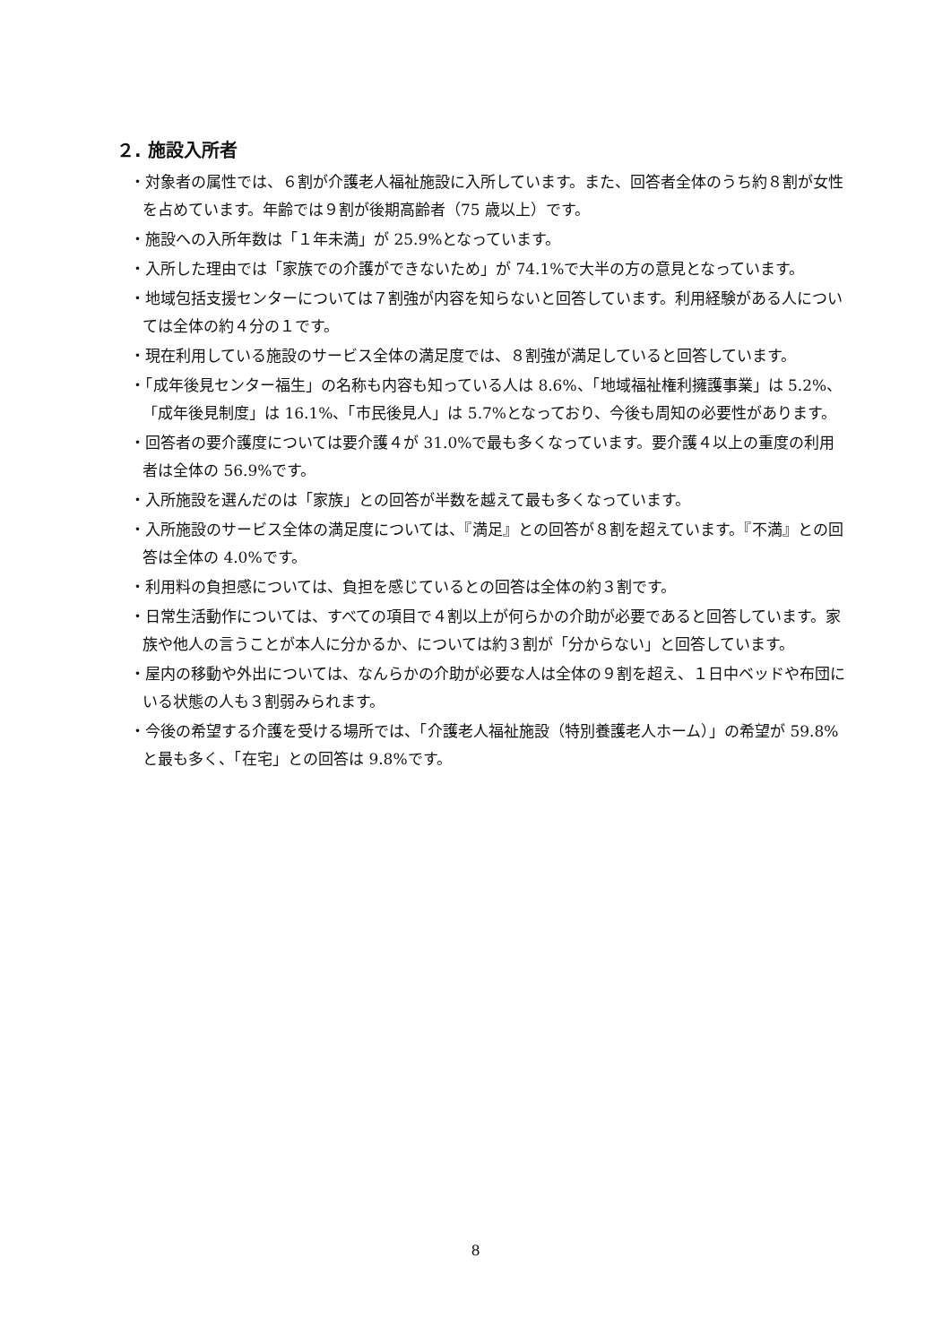２. 施設入所者
・対象者の属性では、６割が介護老人福祉施設に入所しています。また、回答者全体のうち約８割が女性を占めています。年齢では９割が後期高齢者（75 歳以上）です。
・施設への入所年数は「１年未満」が 25.9%となっています。
・入所した理由では「家族での介護ができないため」が 74.1%で大半の方の意見となっています。
・地域包括支援センターについては７割強が内容を知らないと回答しています。利用経験がある人については全体の約４分の１です。
・現在利用している施設のサービス全体の満足度では、８割強が満足していると回答しています。
・「成年後見センター福生」の名称も内容も知っている人は 8.6%、「地域福祉権利擁護事業」は 5.2%、「成年後見制度」は 16.1%、「市民後見人」は 5.7%となっており、今後も周知の必要性があります。
・回答者の要介護度については要介護４が 31.0%で最も多くなっています。要介護４以上の重度の利用者は全体の 56.9%です。
・入所施設を選んだのは「家族」との回答が半数を越えて最も多くなっています。
・入所施設のサービス全体の満足度については、『満足』との回答が８割を超えています。『不満』との回答は全体の 4.0%です。
・利用料の負担感については、負担を感じているとの回答は全体の約３割です。
・日常生活動作については、すべての項目で４割以上が何らかの介助が必要であると回答しています。家族や他人の言うことが本人に分かるか、については約３割が「分からない」と回答しています。
・屋内の移動や外出については、なんらかの介助が必要な人は全体の９割を超え、１日中ベッドや布団にいる状態の人も３割弱みられます。
・今後の希望する介護を受ける場所では、「介護老人福祉施設（特別養護老人ホーム）」の希望が 59.8%と最も多く、「在宅」との回答は 9.8%です。
8